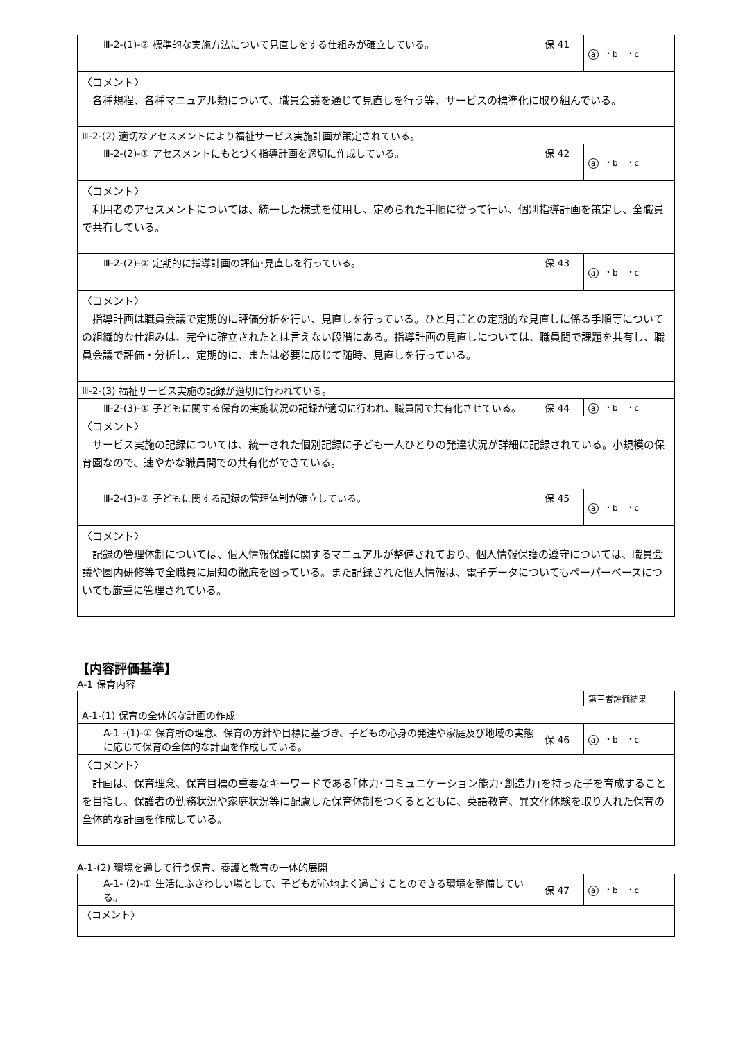| | Ⅲ-2-(1)-② 標準的な実施方法について見直しをする仕組みが確立している。 | 保 41 | a ・b ・c |
| 〈コメント〉 各種規程、各種マニュアル類について、職員会議を通じて見直しを行う等、サービスの標準化に取り組んでいる。 | | | |
| Ⅲ-2-(2) 適切なアセスメントにより福祉サービス実施計画が策定されている。 | | | |
| | Ⅲ-2-(2)-① アセスメントにもとづく指導計画を適切に作成している。 | 保 42 | a ・b ・c |
| 〈コメント〉 利用者のアセスメントについては、統一した様式を使用し、定められた手順に従って行い、個別指導計画を策定し、全職員で共有している。 | | | |
| | Ⅲ-2-(2)-② 定期的に指導計画の評価･見直しを行っている。 | 保 43 | a ・b ・c |
| 〈コメント〉 指導計画は職員会議で定期的に評価分析を行い、見直しを行っている。ひと月ごとの定期的な見直しに係る手順等についての組織的な仕組みは、完全に確立されたとは言えない段階にある。指導計画の見直しについては、職員間で課題を共有し、職員会議で評価・分析し、定期的に、または必要に応じて随時、見直しを行っている。 | | | |
| Ⅲ-2-(3) 福祉サービス実施の記録が適切に行われている。 | | | |
| | Ⅲ-2-(3)-① 子どもに関する保育の実施状況の記録が適切に行われ、職員間で共有化させている。 | 保 44 | a ・b ・c |
| 〈コメント〉 サービス実施の記録については、統一された個別記録に子ども一人ひとりの発達状況が詳細に記録されている。小規模の保育園なので、速やかな職員間での共有化ができている。 | | | |
| | Ⅲ-2-(3)-② 子どもに関する記録の管理体制が確立している。 | 保 45 | a ・b ・c |
| 〈コメント〉 記録の管理体制については、個人情報保護に関するマニュアルが整備されており、個人情報保護の遵守については、職員会議や園内研修等で全職員に周知の徹底を図っている。また記録された個人情報は、電子データについてもペーパーベースについても厳重に管理されている。 | | | |
【内容評価基準】
A-1 保育内容
| | | | 第三者評価結果 |
| A-1-(1) 保育の全体的な計画の作成 | | | |
| | A-1 -(1)-① 保育所の理念、保育の方針や目標に基づき、子どもの心身の発達や家庭及び地域の実態に応じて保育の全体的な計画を作成している。 | 保 46 | a ・b ・c |
| 〈コメント〉 計画は、保育理念、保育目標の重要なキーワードである｢体力･コミュニケーション能力･創造力｣を持った子を育成することを目指し、保護者の勤務状況や家庭状況等に配慮した保育体制をつくるとともに、英語教育、異文化体験を取り入れた保育の全体的な計画を作成している。 | | | |
A-1-(2) 環境を通して行う保育、養護と教育の一体的展開
| | A-1- (2)-① 生活にふさわしい場として、子どもが心地よく過ごすことのできる環境を整備している。 | 保 47 | a ・b ・c |
| 〈コメント〉 | | | |